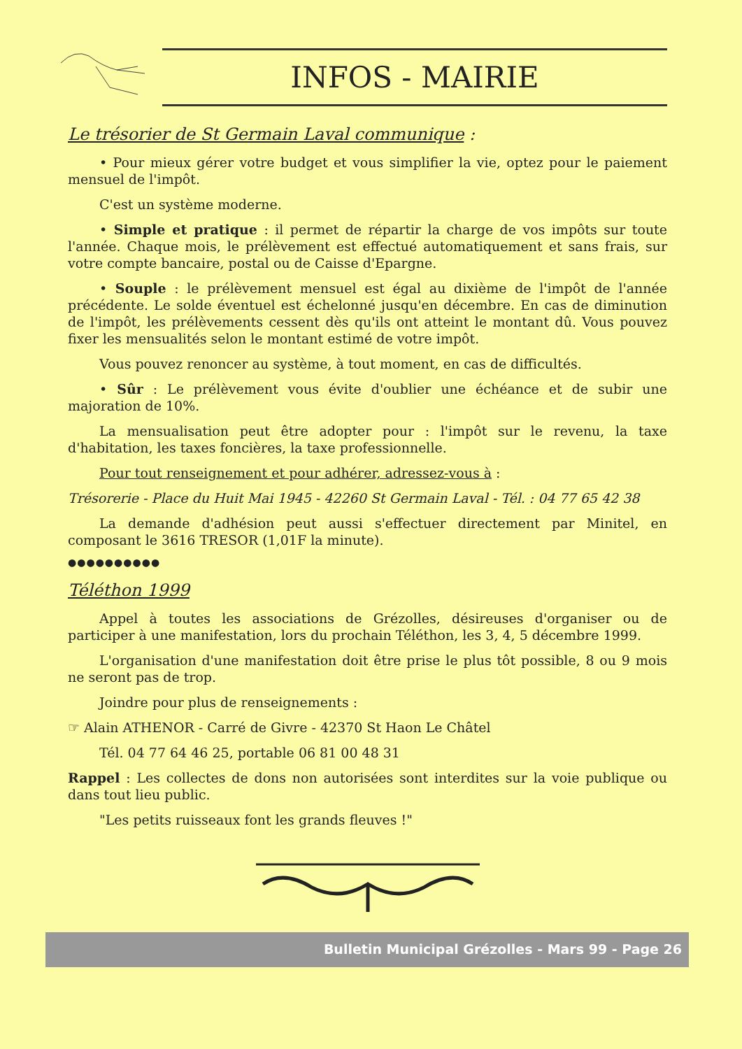INFOS - MAIRIE
Le trésorier de St Germain Laval communique :
• Pour mieux gérer votre budget et vous simplifier la vie, optez pour le paiement mensuel de l'impôt.
C'est un système moderne.
• Simple et pratique : il permet de répartir la charge de vos impôts sur toute l'année. Chaque mois, le prélèvement est effectué automatiquement et sans frais, sur votre compte bancaire, postal ou de Caisse d'Epargne.
• Souple : le prélèvement mensuel est égal au dixième de l'impôt de l'année précédente. Le solde éventuel est échelonné jusqu'en décembre. En cas de diminution de l'impôt, les prélèvements cessent dès qu'ils ont atteint le montant dû. Vous pouvez fixer les mensualités selon le montant estimé de votre impôt.
Vous pouvez renoncer au système, à tout moment, en cas de difficultés.
• Sûr : Le prélèvement vous évite d'oublier une échéance et de subir une majoration de 10%.
La mensualisation peut être adopter pour : l'impôt sur le revenu, la taxe d'habitation, les taxes foncières, la taxe professionnelle.
Pour tout renseignement et pour adhérer, adressez-vous à :
Trésorerie - Place du Huit Mai 1945 - 42260 St Germain Laval - Tél. : 04 77 65 42 38
La demande d'adhésion peut aussi s'effectuer directement par Minitel, en composant le 3616 TRESOR (1,01F la minute).
●●●●●●●●●●
Téléthon 1999
Appel à toutes les associations de Grézolles, désireuses d'organiser ou de participer à une manifestation, lors du prochain Téléthon, les 3, 4, 5 décembre 1999.
L'organisation d'une manifestation doit être prise le plus tôt possible, 8 ou 9 mois ne seront pas de trop.
Joindre pour plus de renseignements :
☞ Alain ATHENOR - Carré de Givre - 42370 St Haon Le Châtel
Tél. 04 77 64 46 25, portable 06 81 00 48 31
Rappel : Les collectes de dons non autorisées sont interdites sur la voie publique ou dans tout lieu public.
"Les petits ruisseaux font les grands fleuves !"
Bulletin Municipal Grézolles - Mars 99 - Page 26